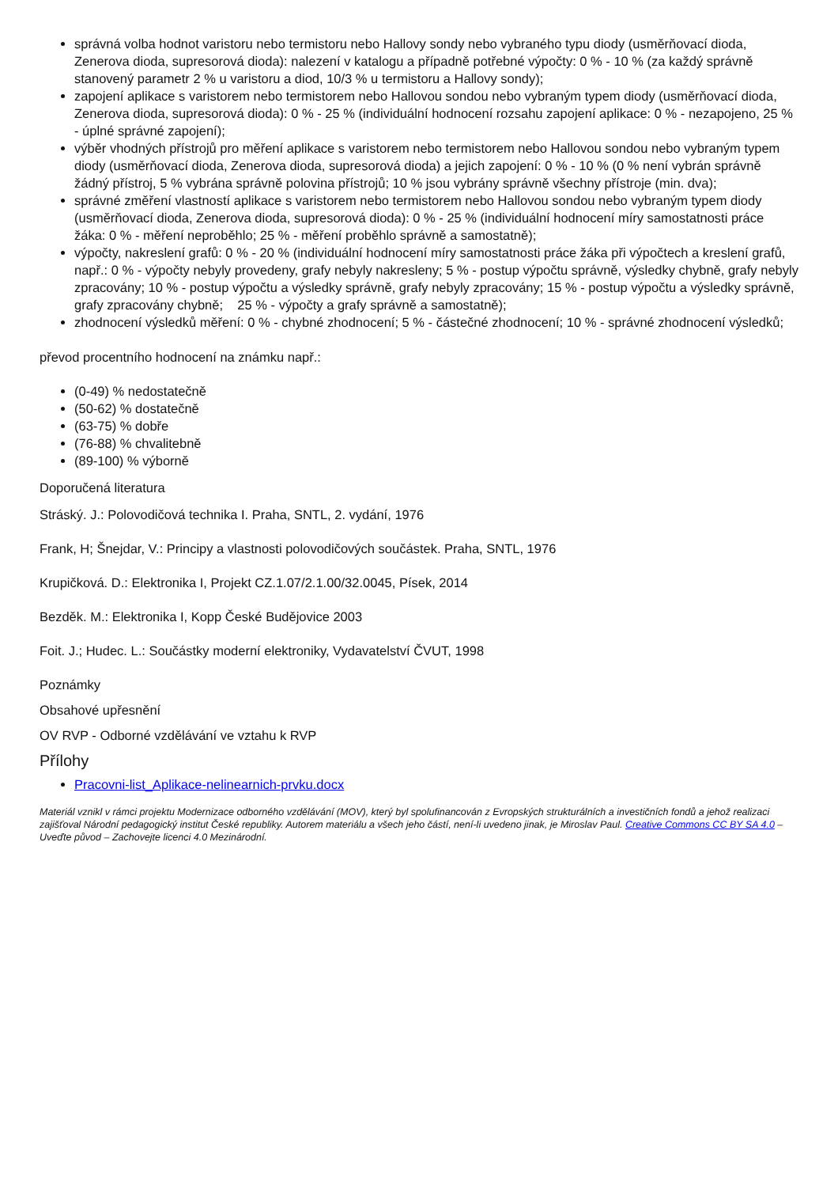správná volba hodnot varistoru nebo termistoru nebo Hallovy sondy nebo vybraného typu diody (usměrňovací dioda, Zenerova dioda, supresorová dioda): nalezení v katalogu a případně potřebné výpočty: 0 % - 10 % (za každý správně stanovený parametr 2 % u varistoru a diod, 10/3 % u termistoru a Hallovy sondy);
zapojení aplikace s varistorem nebo termistorem nebo Hallovou sondou nebo vybraným typem diody (usměrňovací dioda, Zenerova dioda, supresorová dioda): 0 % - 25 % (individuální hodnocení rozsahu zapojení aplikace: 0 % - nezapojeno, 25 % - úplné správné zapojení);
výběr vhodných přístrojů pro měření aplikace s varistorem nebo termistorem nebo Hallovou sondou nebo vybraným typem diody (usměrňovací dioda, Zenerova dioda, supresorová dioda) a jejich zapojení: 0 % - 10 % (0 % není vybrán správně žádný přístroj, 5 % vybrána správně polovina přístrojů; 10 % jsou vybrány správně všechny přístroje (min. dva);
správné změření vlastností aplikace s varistorem nebo termistorem nebo Hallovou sondou nebo vybraným typem diody (usměrňovací dioda, Zenerova dioda, supresorová dioda): 0 % - 25 % (individuální hodnocení míry samostatnosti práce žáka: 0 % - měření neproběhlo; 25 % - měření proběhlo správně a samostatně);
výpočty, nakreslení grafů: 0 % - 20 % (individuální hodnocení míry samostatnosti práce žáka při výpočtech a kreslení grafů, např.: 0 % - výpočty nebyly provedeny, grafy nebyly nakresleny; 5 % - postup výpočtu správně, výsledky chybně, grafy nebyly zpracovány; 10 % - postup výpočtu a výsledky správně, grafy nebyly zpracovány; 15 % - postup výpočtu a výsledky správně, grafy zpracovány chybně; 25 % - výpočty a grafy správně a samostatně);
zhodnocení výsledků měření: 0 % - chybné zhodnocení; 5 % - částečné zhodnocení; 10 % - správné zhodnocení výsledků;
převod procentního hodnocení na známku např.:
(0-49) % nedostatečně
(50-62) % dostatečně
(63-75) % dobře
(76-88) % chvalitebně
(89-100) % výborně
Doporučená literatura
Stráský. J.: Polovodičová technika I. Praha, SNTL, 2. vydání, 1976
Frank, H; Šnejdar, V.: Principy a vlastnosti polovodičových součástek. Praha, SNTL, 1976
Krupičková. D.: Elektronika I, Projekt CZ.1.07/2.1.00/32.0045, Písek, 2014
Bezděk. M.: Elektronika I, Kopp České Budějovice 2003
Foit. J.; Hudec. L.: Součástky moderní elektroniky, Vydavatelství ČVUT, 1998
Poznámky
Obsahové upřesnění
OV RVP - Odborné vzdělávání ve vztahu k RVP
Přílohy
Pracovni-list_Aplikace-nelinearnich-prvku.docx
Materiál vznikl v rámci projektu Modernizace odborného vzdělávání (MOV), který byl spolufinancován z Evropských strukturálních a investičních fondů a jehož realizaci zajišťoval Národní pedagogický institut České republiky. Autorem materiálu a všech jeho částí, není-li uvedeno jinak, je Miroslav Paul. Creative Commons CC BY SA 4.0 – Uveďte původ – Zachovejte licenci 4.0 Mezinárodní.